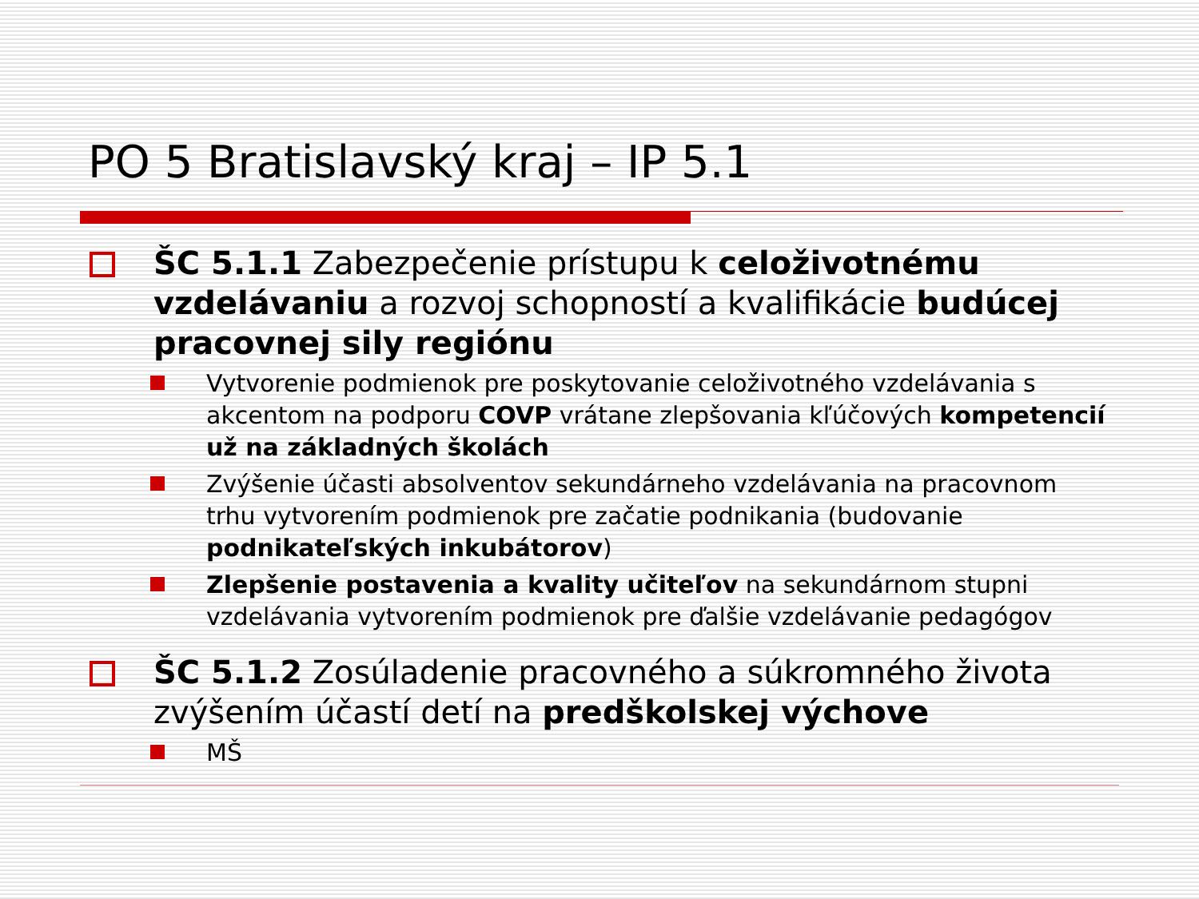PO 5 Bratislavský kraj – IP 5.1
ŠC 5.1.1 Zabezpečenie prístupu k celoživotnému vzdelávaniu a rozvoj schopností a kvalifikácie budúcej pracovnej sily regiónu
Vytvorenie podmienok pre poskytovanie celoživotného vzdelávania s akcentom na podporu COVP vrátane zlepšovania kľúčových kompetencií už na základných školách
Zvýšenie účasti absolventov sekundárneho vzdelávania na pracovnom trhu vytvorením podmienok pre začatie podnikania (budovanie podnikateľských inkubátorov)
Zlepšenie postavenia a kvality učiteľov na sekundárnom stupni vzdelávania vytvorením podmienok pre ďalšie vzdelávanie pedagógov
ŠC 5.1.2 Zosúladenie pracovného a súkromného života zvýšením účastí detí na predškolskej výchove
MŠ